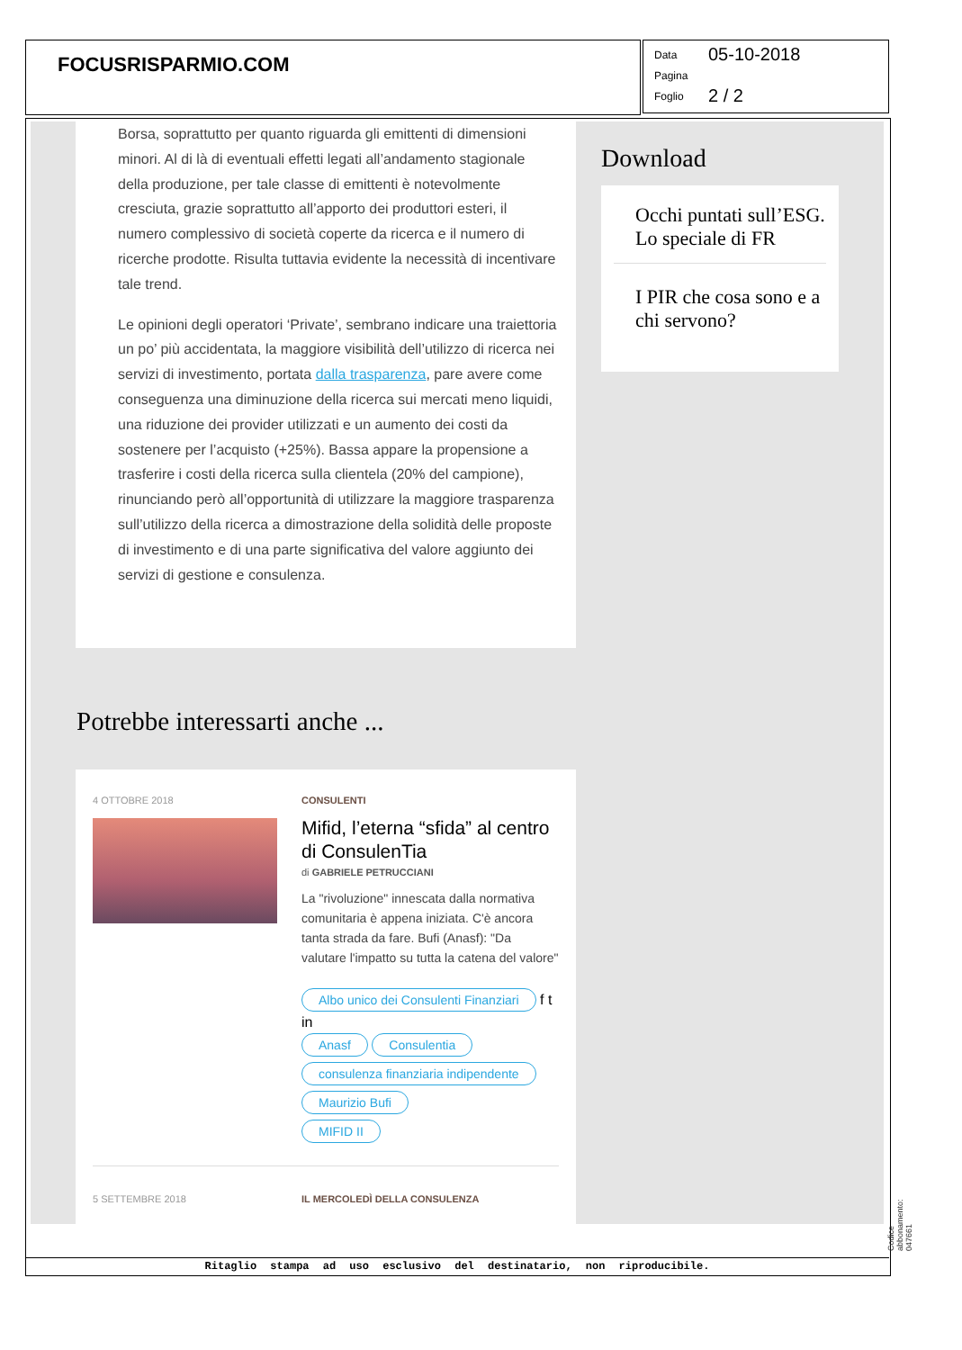FOCUSRISPARMIO.COM
Data 05-10-2018
Pagina
Foglio 2 / 2
Borsa, soprattutto per quanto riguarda gli emittenti di dimensioni minori. Al di là di eventuali effetti legati all’andamento stagionale della produzione, per tale classe di emittenti è notevolmente cresciuta, grazie soprattutto all’apporto dei produttori esteri, il numero complessivo di società coperte da ricerca e il numero di ricerche prodotte. Risulta tuttavia evidente la necessità di incentivare tale trend.
Le opinioni degli operatori ‘Private’, sembrano indicare una traiettoria un po’ più accidentata, la maggiore visibilità dell’utilizzo di ricerca nei servizi di investimento, portata dalla trasparenza, pare avere come conseguenza una diminuzione della ricerca sui mercati meno liquidi, una riduzione dei provider utilizzati e un aumento dei costi da sostenere per l’acquisto (+25%). Bassa appare la propensione a trasferire i costi della ricerca sulla clientela (20% del campione), rinunciando però all’opportunità di utilizzare la maggiore trasparenza sull’utilizzo della ricerca a dimostrazione della solidità delle proposte di investimento e di una parte significativa del valore aggiunto dei servizi di gestione e consulenza.
Download
Occhi puntati sull’ESG. Lo speciale di FR
I PIR che cosa sono e a chi servono?
Potrebbe interessarti anche ...
4 OTTOBRE 2018
CONSULENTI
Mifid, l’eterna “sfida” al centro di ConsulenTia
di GABRIELE PETRUCCIANI
La "rivoluzione" innescata dalla normativa comunitaria è appena iniziata. C'è ancora tanta strada da fare. Bufi (Anasf): "Da valutare l'impatto su tutta la catena del valore"
Albo unico dei Consulenti Finanziari f t in
Anasf Consulentia
consulenza finanziaria indipendente
Maurizio Bufi
MIFID II
5 SETTEMBRE 2018 IL MERCOLEDÌ DELLA CONSULENZA
Ritaglio stampa ad uso esclusivo del destinatario, non riproducibile.
Codice abbonamento: 047661